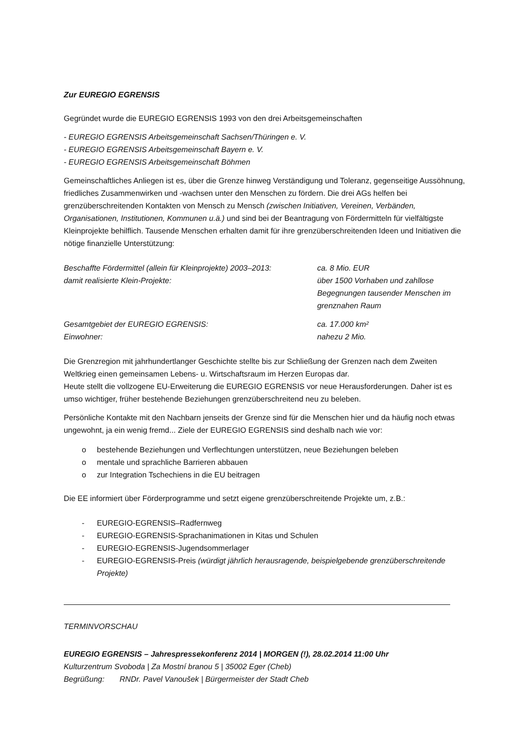Zur EUREGIO EGRENSIS
Gegründet wurde die EUREGIO EGRENSIS 1993 von den drei Arbeitsgemeinschaften
- EUREGIO EGRENSIS Arbeitsgemeinschaft Sachsen/Thüringen e. V.
- EUREGIO EGRENSIS Arbeitsgemeinschaft Bayern e. V.
- EUREGIO EGRENSIS Arbeitsgemeinschaft Böhmen
Gemeinschaftliches Anliegen ist es, über die Grenze hinweg Verständigung und Toleranz, gegenseitige Aussöhnung, friedliches Zusammenwirken und -wachsen unter den Menschen zu fördern. Die drei AGs helfen bei grenzüberschreitenden Kontakten von Mensch zu Mensch (zwischen Initiativen, Vereinen, Verbänden, Organisationen, Institutionen, Kommunen u.ä.) und sind bei der Beantragung von Fördermitteln für vielfältigste Kleinprojekte behilflich. Tausende Menschen erhalten damit für ihre grenzüberschreitenden Ideen und Initiativen die nötige finanzielle Unterstützung:
| Beschaffte Fördermittel (allein für Kleinprojekte) 2003–2013: | ca. 8 Mio. EUR |
| damit realisierte Klein-Projekte: | über 1500 Vorhaben und zahllose Begegnungen tausender Menschen im grenznahen Raum |
| Gesamtgebiet der EUREGIO EGRENSIS: | ca. 17.000 km² |
| Einwohner: | nahezu 2 Mio. |
Die Grenzregion mit jahrhundertlanger Geschichte stellte bis zur Schließung der Grenzen nach dem Zweiten Weltkrieg einen gemeinsamen Lebens- u. Wirtschaftsraum im Herzen Europas dar.
Heute stellt die vollzogene EU-Erweiterung die EUREGIO EGRENSIS vor neue Herausforderungen. Daher ist es umso wichtiger, früher bestehende Beziehungen grenzüberschreitend neu zu beleben.
Persönliche Kontakte mit den Nachbarn jenseits der Grenze sind für die Menschen hier und da häufig noch etwas ungewohnt, ja ein wenig fremd... Ziele der EUREGIO EGRENSIS sind deshalb nach wie vor:
o bestehende Beziehungen und Verflechtungen unterstützen, neue Beziehungen beleben
o mentale und sprachliche Barrieren abbauen
o zur Integration Tschechiens in die EU beitragen
Die EE informiert über Förderprogramme und setzt eigene grenzüberschreitende Projekte um, z.B.:
- EUREGIO-EGRENSIS–Radfernweg
- EUREGIO-EGRENSIS-Sprachanimationen in Kitas und Schulen
- EUREGIO-EGRENSIS-Jugendsommerlager
- EUREGIO-EGRENSIS-Preis (würdigt jährlich herausragende, beispielgebende grenzüberschreitende Projekte)
TERMINVORSCHAU
EUREGIO EGRENSIS – Jahrespressekonferenz 2014 | MORGEN (!), 28.02.2014 11:00 Uhr
Kulturzentrum Svoboda | Za Mostní branou 5 | 35002 Eger (Cheb)
Begrüßung: RNDr. Pavel Vanoušek | Bürgermeister der Stadt Cheb